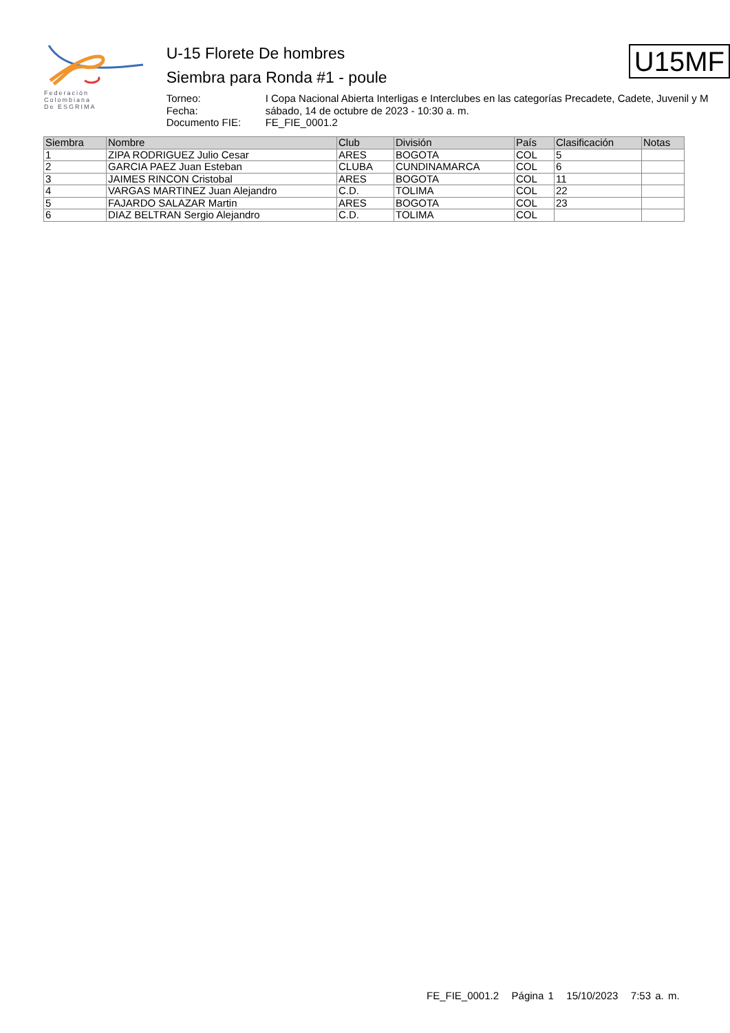Federación
Colombiana
De ESGRIMA
U-15 Florete De hombres
Siembra para Ronda #1 - poule
Torneo: I Copa Nacional Abierta Interligas e Interclubes en las categorías Precadete, Cadete, Juvenil y M Fecha: sábado, 14 de octubre de 2023 - 10:30 a. m. Documento FIE: FE_FIE_0001.2
U15MF
| Siembra | Nombre | Club | División | País | Clasificación | Notas |
| --- | --- | --- | --- | --- | --- | --- |
| 1 | ZIPA RODRIGUEZ Julio Cesar | ARES | BOGOTA | COL | 5 | |
| 2 | GARCIA PAEZ Juan Esteban | CLUBA | CUNDINAMARCA | COL | 6 | |
| 3 | JAIMES RINCON Cristobal | ARES | BOGOTA | COL | 11 | |
| 4 | VARGAS MARTINEZ Juan Alejandro | C.D. | TOLIMA | COL | 22 | |
| 5 | FAJARDO SALAZAR Martin | ARES | BOGOTA | COL | 23 | |
| 6 | DIAZ BELTRAN Sergio Alejandro | C.D. | TOLIMA | COL | | |
FE_FIE_0001.2 Página 1 15/10/2023 7:53 a. m.